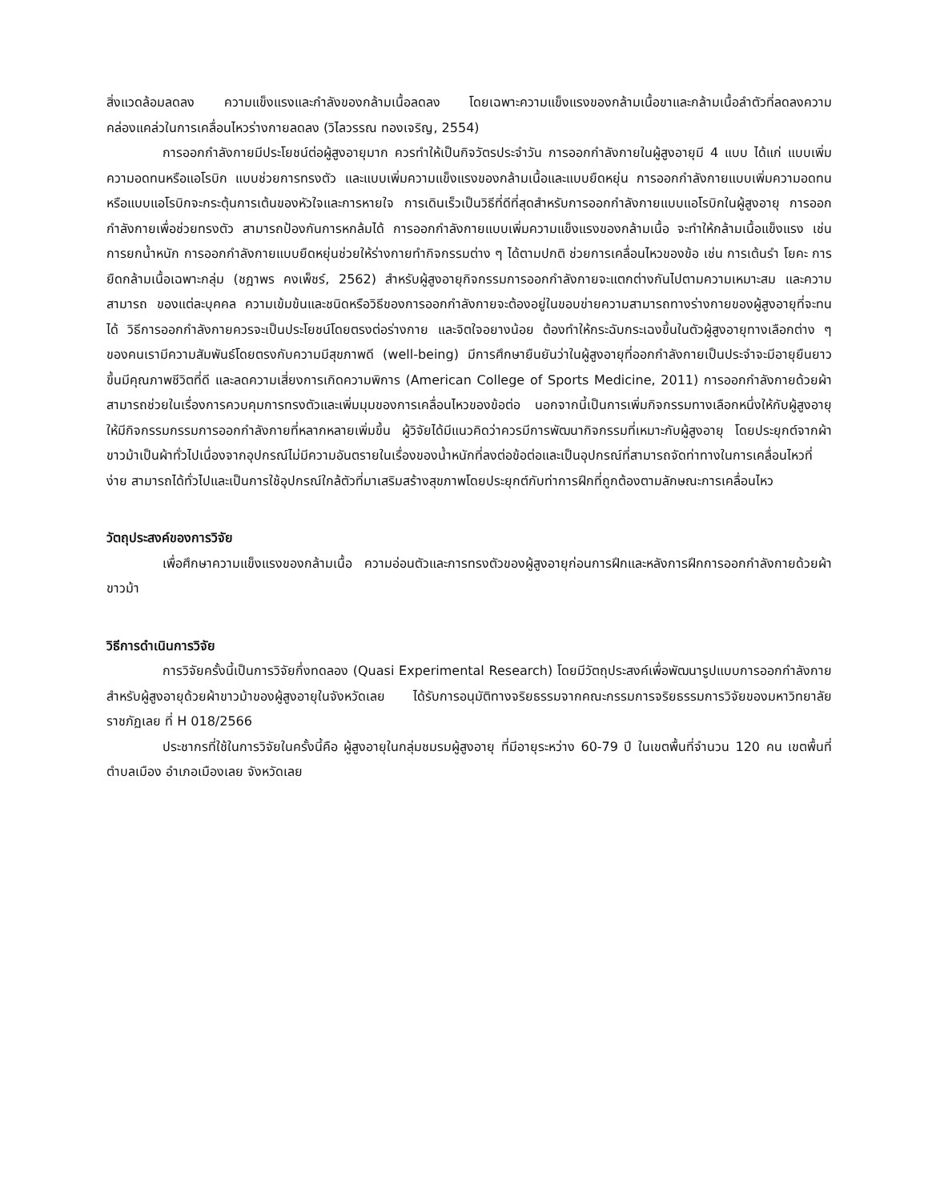สิ่งแวดล้อมลดลง ความแข็งแรงและกำลังของกล้ามเนื้อลดลง โดยเฉพาะความแข็งแรงของกล้ามเนื้อขาและกล้ามเนื้อลำตัวที่ลดลงความคล่องแคล่วในการเคลื่อนไหวร่างกายลดลง (วิไลวรรณ ทองเจริญ, 2554)
การออกกำลังกายมีประโยชน์ต่อผู้สูงอายุมาก ควรทำให้เป็นกิจวัตรประจำวัน การออกกำลังกายในผู้สูงอายุมี 4 แบบ ได้แก่ แบบเพิ่มความอดทนหรือแอโรบิก แบบช่วยการทรงตัว และแบบเพิ่มความแข็งแรงของกล้ามเนื้อและแบบยืดหยุ่น การออกกำลังกายแบบเพิ่มความอดทนหรือแบบแอโรบิกจะกระตุ้นการเต้นของหัวใจและการหายใจ การเดินเร็วเป็นวิธีที่ดีที่สุดสำหรับการออกกำลังกายแบบแอโรบิกในผู้สูงอายุ การออกกำลังกายเพื่อช่วยทรงตัว สามารถป้องกันการหกล้มได้ การออกกำลังกายแบบเพิ่มความแข็งแรงของกล้ามเนื้อ จะทำให้กล้ามเนื้อแข็งแรง เช่น การยกน้ำหนัก การออกกำลังกายแบบยืดหยุ่นช่วยให้ร่างกายทำกิจกรรมต่าง ๆ ได้ตามปกติ ช่วยการเคลื่อนไหวของข้อ เช่น การเต้นรำ โยคะ การยืดกล้ามเนื้อเฉพาะกลุ่ม (ชฎาพร คงเพ็ชร์, 2562) สำหรับผู้สูงอายุกิจกรรมการออกกำลังกายจะแตกต่างกันไปตามความเหมาะสม และความสามารถ ของแต่ละบุคคล ความเข้มข้นและชนิดหรือวิธีของการออกกำลังกายจะต้องอยู่ในขอบข่ายความสามารถทางร่างกายของผู้สูงอายุที่จะทนได้ วิธีการออกกำลังกายควรจะเป็นประโยชน์โดยตรงต่อร่างกาย และจิตใจอยางน้อย ต้องทำให้กระฉับกระเฉงขึ้นในตัวผู้สูงอายุทางเลือกต่าง ๆ ของคนเรามีความสัมพันธ์โดยตรงกับความมีสุขภาพดี (well-being) มีการศึกษายืนยันว่าในผู้สูงอายุที่ออกกำลังกายเป็นประจำจะมีอายุยืนยาวขึ้นมีคุณภาพชีวิตที่ดี และลดความเสี่ยงการเกิดความพิการ (American College of Sports Medicine, 2011) การออกกำลังกายด้วยผ้าสามารถช่วยในเรื่องการควบคุมการทรงตัวและเพิ่มมุมของการเคลื่อนไหวของข้อต่อ นอกจากนี้เป็นการเพิ่มกิจกรรมทางเลือกหนึ่งให้กับผู้สูงอายุให้มีกิจกรรมกรรมการออกกำลังกายที่หลากหลายเพิ่มขึ้น ผู้วิจัยได้มีแนวคิดว่าควรมีการพัฒนากิจกรรมที่เหมาะกับผู้สูงอายุ โดยประยุกต์จากผ้าขาวม้าเป็นผ้าทั่วไปเนื่องจากอุปกรณ์ไม่มีความอันตรายในเรื่องของน้ำหนักที่ลงต่อข้อต่อและเป็นอุปกรณ์ที่สามารถจัดท่าทางในการเคลื่อนไหวที่ง่าย สามารถได้ทั่วไปและเป็นการใช้อุปกรณ์ใกล้ตัวที่มาเสริมสร้างสุขภาพโดยประยุกต์กับท่าการฝึกที่ถูกต้องตามลักษณะการเคลื่อนไหว
วัตถุประสงค์ของการวิจัย
เพื่อศึกษาความแข็งแรงของกล้ามเนื้อ ความอ่อนตัวและการทรงตัวของผู้สูงอายุก่อนการฝึกและหลังการฝึกการออกกำลังกายด้วยผ้าขาวม้า
วิธีการดำเนินการวิจัย
การวิจัยครั้งนี้เป็นการวิจัยกึ่งทดลอง (Quasi Experimental Research) โดยมีวัตถุประสงค์เพื่อพัฒนารูปแบบการออกกำลังกายสำหรับผู้สูงอายุด้วยผ้าขาวม้าของผู้สูงอายุในจังหวัดเลย ได้รับการอนุมัติทางจริยธรรมจากคณะกรรมการจริยธรรมการวิจัยของมหาวิทยาลัยราชภัฏเลย ที่ H 018/2566
ประชากรที่ใช้ในการวิจัยในครั้งนี้คือ ผู้สูงอายุในกลุ่มชมรมผู้สูงอายุ ที่มีอายุระหว่าง 60-79 ปี ในเขตพื้นที่จำนวน 120 คน เขตพื้นที่ตำบลเมือง อำเภอเมืองเลย จังหวัดเลย